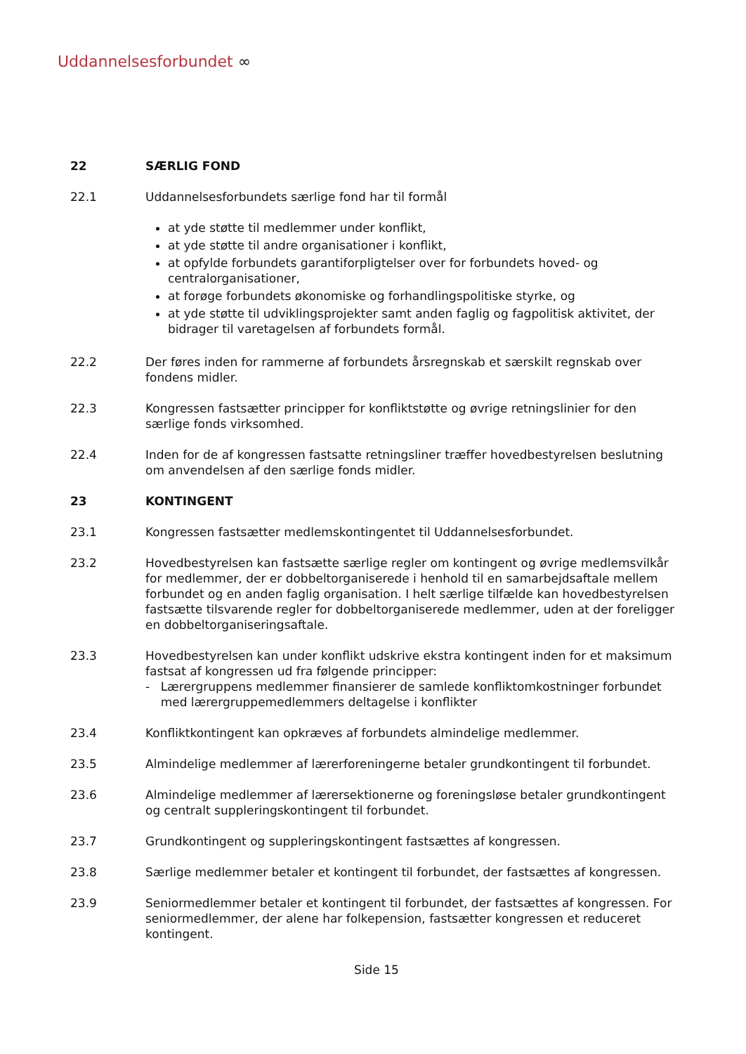Uddannelsesforbundet ∞
22 SÆRLIG FOND
22.1 Uddannelsesforbundets særlige fond har til formål
at yde støtte til medlemmer under konflikt,
at yde støtte til andre organisationer i konflikt,
at opfylde forbundets garantiforpligtelser over for forbundets hoved- og centralorganisationer,
at forøge forbundets økonomiske og forhandlingspolitiske styrke, og
at yde støtte til udviklingsprojekter samt anden faglig og fagpolitisk aktivitet, der bidrager til varetagelsen af forbundets formål.
22.2 Der føres inden for rammerne af forbundets årsregnskab et særskilt regnskab over fondens midler.
22.3 Kongressen fastsætter principper for konfliktstøtte og øvrige retningslinier for den særlige fonds virksomhed.
22.4 Inden for de af kongressen fastsatte retningsliner træffer hovedbestyrelsen beslutning om anvendelsen af den særlige fonds midler.
23 KONTINGENT
23.1 Kongressen fastsætter medlemskontingentet til Uddannelsesforbundet.
23.2 Hovedbestyrelsen kan fastsætte særlige regler om kontingent og øvrige medlemsvilkår for medlemmer, der er dobbeltorganiserede i henhold til en samarbejdsaftale mellem forbundet og en anden faglig organisation. I helt særlige tilfælde kan hovedbestyrelsen fastsætte tilsvarende regler for dobbeltorganiserede medlemmer, uden at der foreligger en dobbeltorganiseringsaftale.
23.3 Hovedbestyrelsen kan under konflikt udskrive ekstra kontingent inden for et maksimum fastsat af kongressen ud fra følgende principper:
- Lærergruppens medlemmer finansierer de samlede konfliktomkostninger forbundet med lærergruppemedlemmers deltagelse i konflikter
23.4 Konfliktkontingent kan opkræves af forbundets almindelige medlemmer.
23.5 Almindelige medlemmer af lærerforeningerne betaler grundkontingent til forbundet.
23.6 Almindelige medlemmer af lærersektionerne og foreningsløse betaler grundkontingent og centralt suppleringskontingent til forbundet.
23.7 Grundkontingent og suppleringskontingent fastsættes af kongressen.
23.8 Særlige medlemmer betaler et kontingent til forbundet, der fastsættes af kongressen.
23.9 Seniormedlemmer betaler et kontingent til forbundet, der fastsættes af kongressen. For seniormedlemmer, der alene har folkepension, fastsætter kongressen et reduceret kontingent.
Side 15